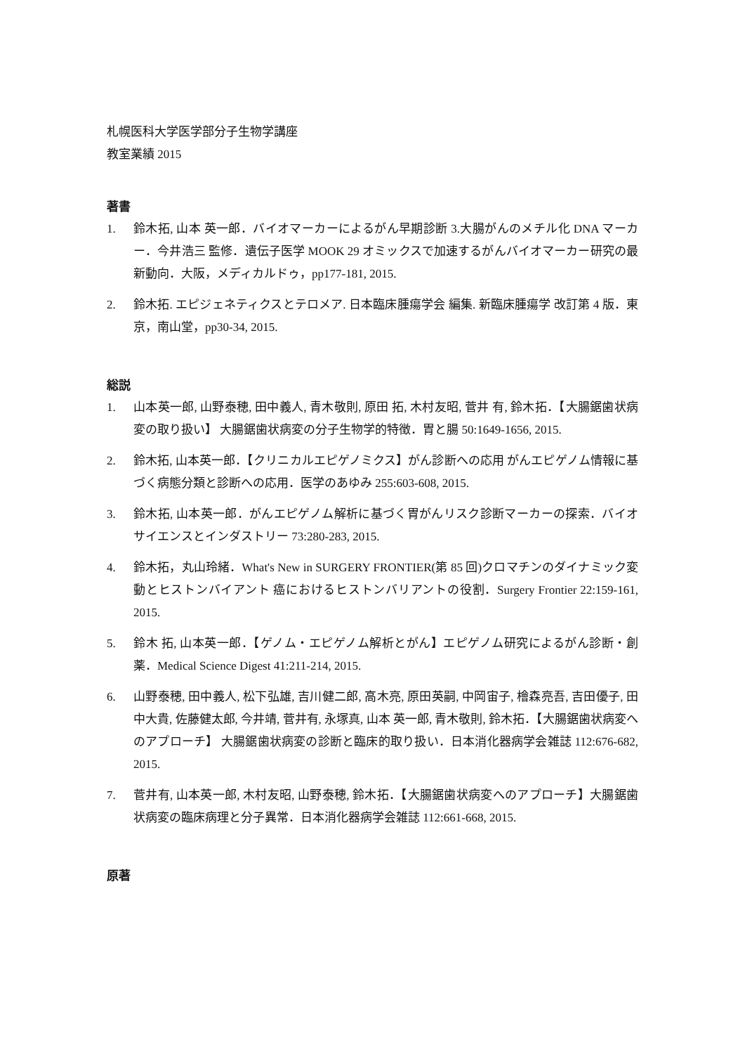札幌医科大学医学部分子生物学講座
教室業績 2015
著書
1. 鈴木拓, 山本 英一郎．バイオマーカーによるがん早期診断 3.大腸がんのメチル化 DNA マーカー．今井浩三 監修．遺伝子医学 MOOK 29 オミックスで加速するがんバイオマーカー研究の最新動向．大阪，メディカルドゥ，pp177-181, 2015.
2. 鈴木拓. エピジェネティクスとテロメア. 日本臨床腫瘍学会 編集. 新臨床腫瘍学 改訂第 4 版．東京，南山堂，pp30-34, 2015.
総説
1. 山本英一郎, 山野泰穂, 田中義人, 青木敬則, 原田 拓, 木村友昭, 菅井 有, 鈴木拓．【大腸鋸歯状病変の取り扱い】 大腸鋸歯状病変の分子生物学的特徴．胃と腸 50:1649-1656, 2015.
2. 鈴木拓, 山本英一郎．【クリニカルエピゲノミクス】がん診断への応用 がんエピゲノム情報に基づく病態分類と診断への応用．医学のあゆみ 255:603-608, 2015.
3. 鈴木拓, 山本英一郎．がんエピゲノム解析に基づく胃がんリスク診断マーカーの探索．バイオサイエンスとインダストリー 73:280-283, 2015.
4. 鈴木拓，丸山玲緒．What's New in SURGERY FRONTIER(第 85 回)クロマチンのダイナミック変動とヒストンバイアント 癌におけるヒストンバリアントの役割．Surgery Frontier 22:159-161, 2015.
5. 鈴木 拓, 山本英一郎．【ゲノム・エピゲノム解析とがん】エピゲノム研究によるがん診断・創薬．Medical Science Digest 41:211-214, 2015.
6. 山野泰穂, 田中義人, 松下弘雄, 吉川健二郎, 高木亮, 原田英嗣, 中岡宙子, 檜森亮吾, 吉田優子, 田中大貴, 佐藤健太郎, 今井靖, 菅井有, 永塚真, 山本 英一郎, 青木敬則, 鈴木拓．【大腸鋸歯状病変へのアプローチ】 大腸鋸歯状病変の診断と臨床的取り扱い．日本消化器病学会雑誌 112:676-682, 2015.
7. 菅井有, 山本英一郎, 木村友昭, 山野泰穂, 鈴木拓．【大腸鋸歯状病変へのアプローチ】大腸鋸歯状病変の臨床病理と分子異常．日本消化器病学会雑誌 112:661-668, 2015.
原著